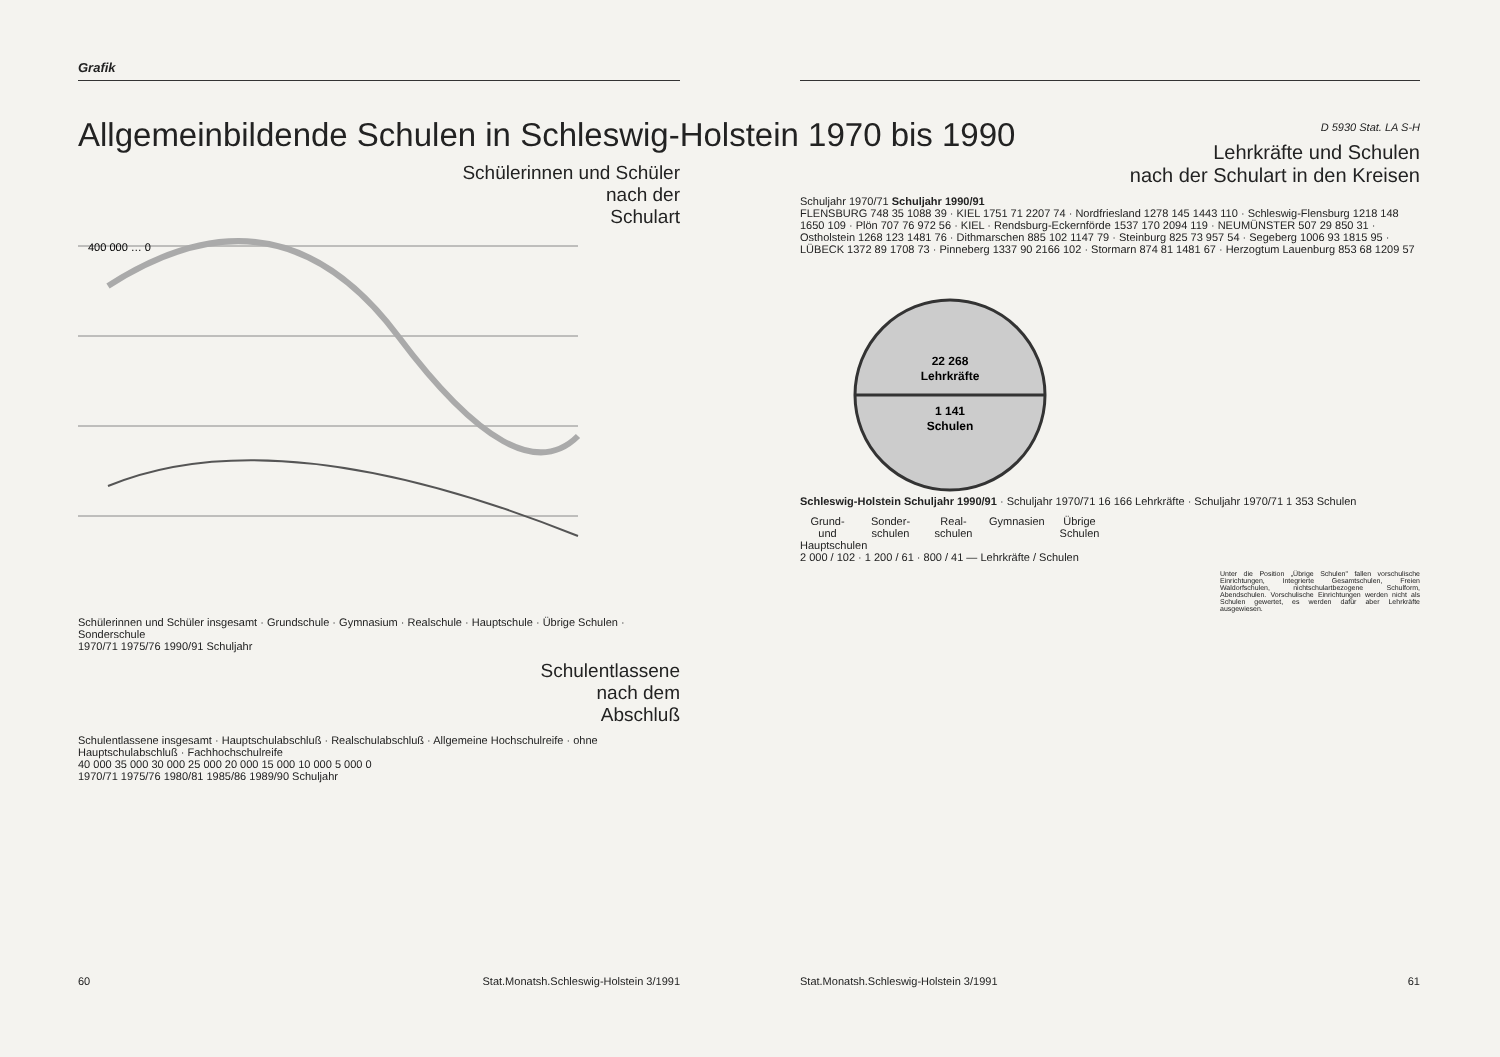Grafik
Allgemeinbildende Schulen in Schleswig-Holstein 1970 bis 1990
Schülerinnen und Schüler
nach der
Schulart
400 000 … 0
Schülerinnen und Schüler insgesamt · Grundschule · Gymnasium · Realschule · Hauptschule · Übrige Schulen · Sonderschule
1970/71 1975/76 1990/91 Schuljahr
Schulentlassene
nach dem
Abschluß
Schulentlassene insgesamt · Hauptschulabschluß · Realschulabschluß · Allgemeine Hochschulreife · ohne Hauptschulabschluß · Fachhochschulreife
40 000 35 000 30 000 25 000 20 000 15 000 10 000 5 000 0
1970/71 1975/76 1980/81 1985/86 1989/90 Schuljahr
60 Stat.Monatsh.Schleswig-Holstein 3/1991
D 5930 Stat. LA S-H
Lehrkräfte und Schulen
nach der Schulart in den Kreisen
Schuljahr 1970/71 Schuljahr 1990/91
FLENSBURG 748 35 1088 39 · KIEL 1751 71 2207 74 · Nordfriesland 1278 145 1443 110 · Schleswig-Flensburg 1218 148 1650 109 · Plön 707 76 972 56 · KIEL · Rendsburg-Eckernförde 1537 170 2094 119 · NEUMÜNSTER 507 29 850 31 · Ostholstein 1268 123 1481 76 · Dithmarschen 885 102 1147 79 · Steinburg 825 73 957 54 · Segeberg 1006 93 1815 95 · LÜBECK 1372 89 1708 73 · Pinneberg 1337 90 2166 102 · Stormarn 874 81 1481 67 · Herzogtum Lauenburg 853 68 1209 57
22 268
Lehrkräfte
1 141
Schulen
Schleswig-Holstein Schuljahr 1990/91 · Schuljahr 1970/71 16 166 Lehrkräfte · Schuljahr 1970/71 1 353 Schulen
Grund- und Hauptschulen
Sonder-schulen
Real-schulen
Gymnasien
Übrige Schulen
2 000 / 102 · 1 200 / 61 · 800 / 41 — Lehrkräfte / Schulen
Unter die Position „Übrige Schulen" fallen vorschulische Einrichtungen, Integrierte Gesamtschulen, Freien Waldorfschulen, nichtschulartbezogene Schulform, Abendschulen. Vorschulische Einrichtungen werden nicht als Schulen gewertet, es werden dafür aber Lehrkräfte ausgewiesen.
Stat.Monatsh.Schleswig-Holstein 3/1991 61